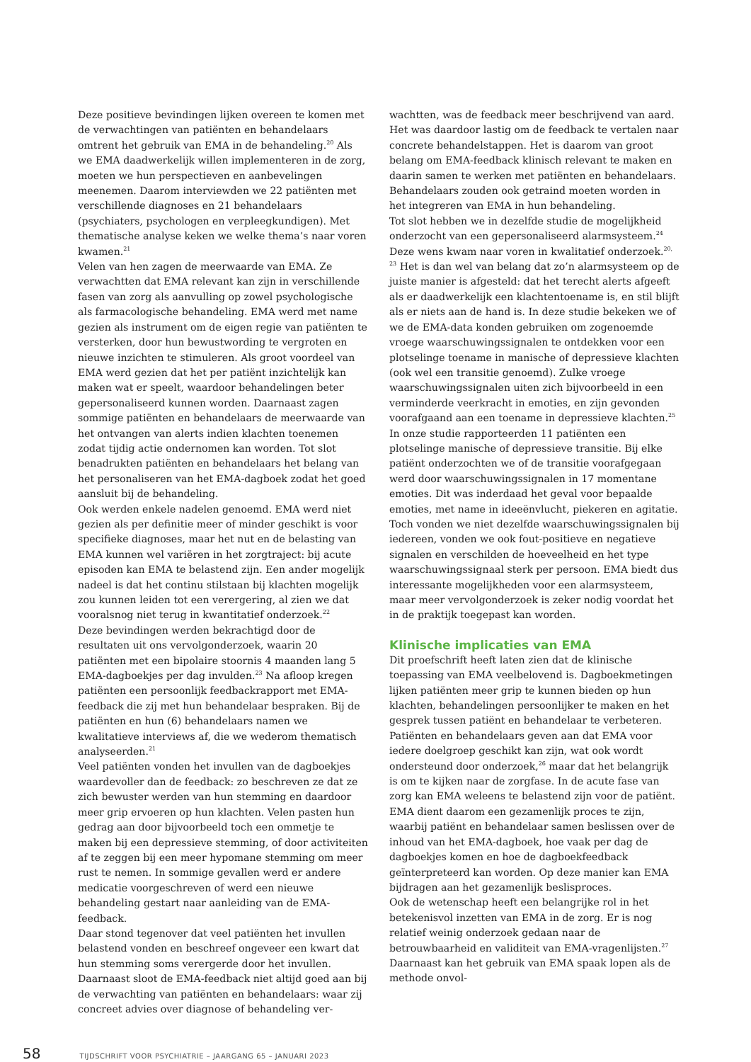Deze positieve bevindingen lijken overeen te komen met de verwachtingen van patiënten en behandelaars omtrent het gebruik van EMA in de behandeling.<sup>20</sup> Als we EMA daadwerkelijk willen implementeren in de zorg, moeten we hun perspectieven en aanbevelingen meenemen. Daarom interviewden we 22 patiënten met verschillende diagnoses en 21 behandelaars (psychiaters, psychologen en verpleegkundigen). Met thematische analyse keken we welke thema’s naar voren kwamen.<sup>21</sup>
Velen van hen zagen de meerwaarde van EMA. Ze verwachtten dat EMA relevant kan zijn in verschillende fasen van zorg als aanvulling op zowel psychologische als farmacologische behandeling. EMA werd met name gezien als instrument om de eigen regie van patiënten te versterken, door hun bewustwording te vergroten en nieuwe inzichten te stimuleren. Als groot voordeel van EMA werd gezien dat het per patiënt inzichtelijk kan maken wat er speelt, waardoor behandelingen beter gepersonaliseerd kunnen worden. Daarnaast zagen sommige patiënten en behandelaars de meerwaarde van het ontvangen van alerts indien klachten toenemen zodat tijdig actie ondernomen kan worden. Tot slot benadrukten patiënten en behandelaars het belang van het personaliseren van het EMA-dagboek zodat het goed aansluit bij de behandeling.
Ook werden enkele nadelen genoemd. EMA werd niet gezien als per definitie meer of minder geschikt is voor specifieke diagnoses, maar het nut en de belasting van EMA kunnen wel variëren in het zorgtraject: bij acute episoden kan EMA te belastend zijn. Een ander mogelijk nadeel is dat het continu stilstaan bij klachten mogelijk zou kunnen leiden tot een verergering, al zien we dat vooralsnog niet terug in kwantitatief onderzoek.<sup>22</sup>
Deze bevindingen werden bekrachtigd door de resultaten uit ons vervolgonderzoek, waarin 20 patiënten met een bipolaire stoornis 4 maanden lang 5 EMA-dagboekjes per dag invulden.<sup>23</sup> Na afloop kregen patiënten een persoonlijk feedbackrapport met EMA-feedback die zij met hun behandelaar bespraken. Bij de patiënten en hun (6) behandelaars namen we kwalitatieve interviews af, die we wederom thematisch analyseerden.<sup>21</sup>
Veel patiënten vonden het invullen van de dagboekjes waardevoller dan de feedback: zo beschreven ze dat ze zich bewuster werden van hun stemming en daardoor meer grip ervoeren op hun klachten. Velen pasten hun gedrag aan door bijvoorbeeld toch een ommetje te maken bij een depressieve stemming, of door activiteiten af te zeggen bij een meer hypomane stemming om meer rust te nemen. In sommige gevallen werd er andere medicatie voorgeschreven of werd een nieuwe behandeling gestart naar aanleiding van de EMA-feedback.
Daar stond tegenover dat veel patiënten het invullen belastend vonden en beschreef ongeveer een kwart dat hun stemming soms verergerde door het invullen. Daarnaast sloot de EMA-feedback niet altijd goed aan bij de verwachting van patiënten en behandelaars: waar zij concreet advies over diagnose of behandeling ver-
wachtten, was de feedback meer beschrijvend van aard. Het was daardoor lastig om de feedback te vertalen naar concrete behandelstappen. Het is daarom van groot belang om EMA-feedback klinisch relevant te maken en daarin samen te werken met patiënten en behandelaars. Behandelaars zouden ook getraind moeten worden in het integreren van EMA in hun behandeling.
Tot slot hebben we in dezelfde studie de mogelijkheid onderzocht van een gepersonaliseerd alarmsysteem.<sup>24</sup> Deze wens kwam naar voren in kwalitatief onderzoek.<sup>20, 23</sup> Het is dan wel van belang dat zo’n alarmsysteem op de juiste manier is afgesteld: dat het terecht alerts afgeeft als er daadwerkelijk een klachtentoename is, en stil blijft als er niets aan de hand is. In deze studie bekeken we of we de EMA-data konden gebruiken om zogenoemde vroege waarschuwingssignalen te ontdekken voor een plotselinge toename in manische of depressieve klachten (ook wel een transitie genoemd). Zulke vroege waarschuwingssignalen uiten zich bijvoorbeeld in een verminderde veerkracht in emoties, en zijn gevonden voorafgaand aan een toename in depressieve klachten.<sup>25</sup>
In onze studie rapporteerden 11 patiënten een plotselinge manische of depressieve transitie. Bij elke patiënt onderzochten we of de transitie voorafgegaan werd door waarschuwingssignalen in 17 momentane emoties. Dit was inderdaad het geval voor bepaalde emoties, met name in ideeënvlucht, piekeren en agitatie. Toch vonden we niet dezelfde waarschuwingssignalen bij iedereen, vonden we ook fout-positieve en negatieve signalen en verschilden de hoeveelheid en het type waarschuwingssignaal sterk per persoon. EMA biedt dus interessante mogelijkheden voor een alarmsysteem, maar meer vervolgonderzoek is zeker nodig voordat het in de praktijk toegepast kan worden.
Klinische implicaties van EMA
Dit proefschrift heeft laten zien dat de klinische toepassing van EMA veelbelovend is. Dagboekmetingen lijken patiënten meer grip te kunnen bieden op hun klachten, behandelingen persoonlijker te maken en het gesprek tussen patiënt en behandelaar te verbeteren. Patiënten en behandelaars geven aan dat EMA voor iedere doelgroep geschikt kan zijn, wat ook wordt ondersteund door onderzoek,<sup>26</sup> maar dat het belangrijk is om te kijken naar de zorgfase. In de acute fase van zorg kan EMA weleens te belastend zijn voor de patiënt. EMA dient daarom een gezamenlijk proces te zijn, waarbij patiënt en behandelaar samen beslissen over de inhoud van het EMA-dagboek, hoe vaak per dag de dagboekjes komen en hoe de dagboekfeedback geïnterpreteerd kan worden. Op deze manier kan EMA bijdragen aan het gezamenlijk beslisproces.
Ook de wetenschap heeft een belangrijke rol in het betekenisvol inzetten van EMA in de zorg. Er is nog relatief weinig onderzoek gedaan naar de betrouwbaarheid en validiteit van EMA-vragenlijsten.<sup>27</sup> Daarnaast kan het gebruik van EMA spaak lopen als de methode onvol-
58 TIJDSCHRIFT VOOR PSYCHIATRIE – JAARGANG 65 – JANUARI 2023